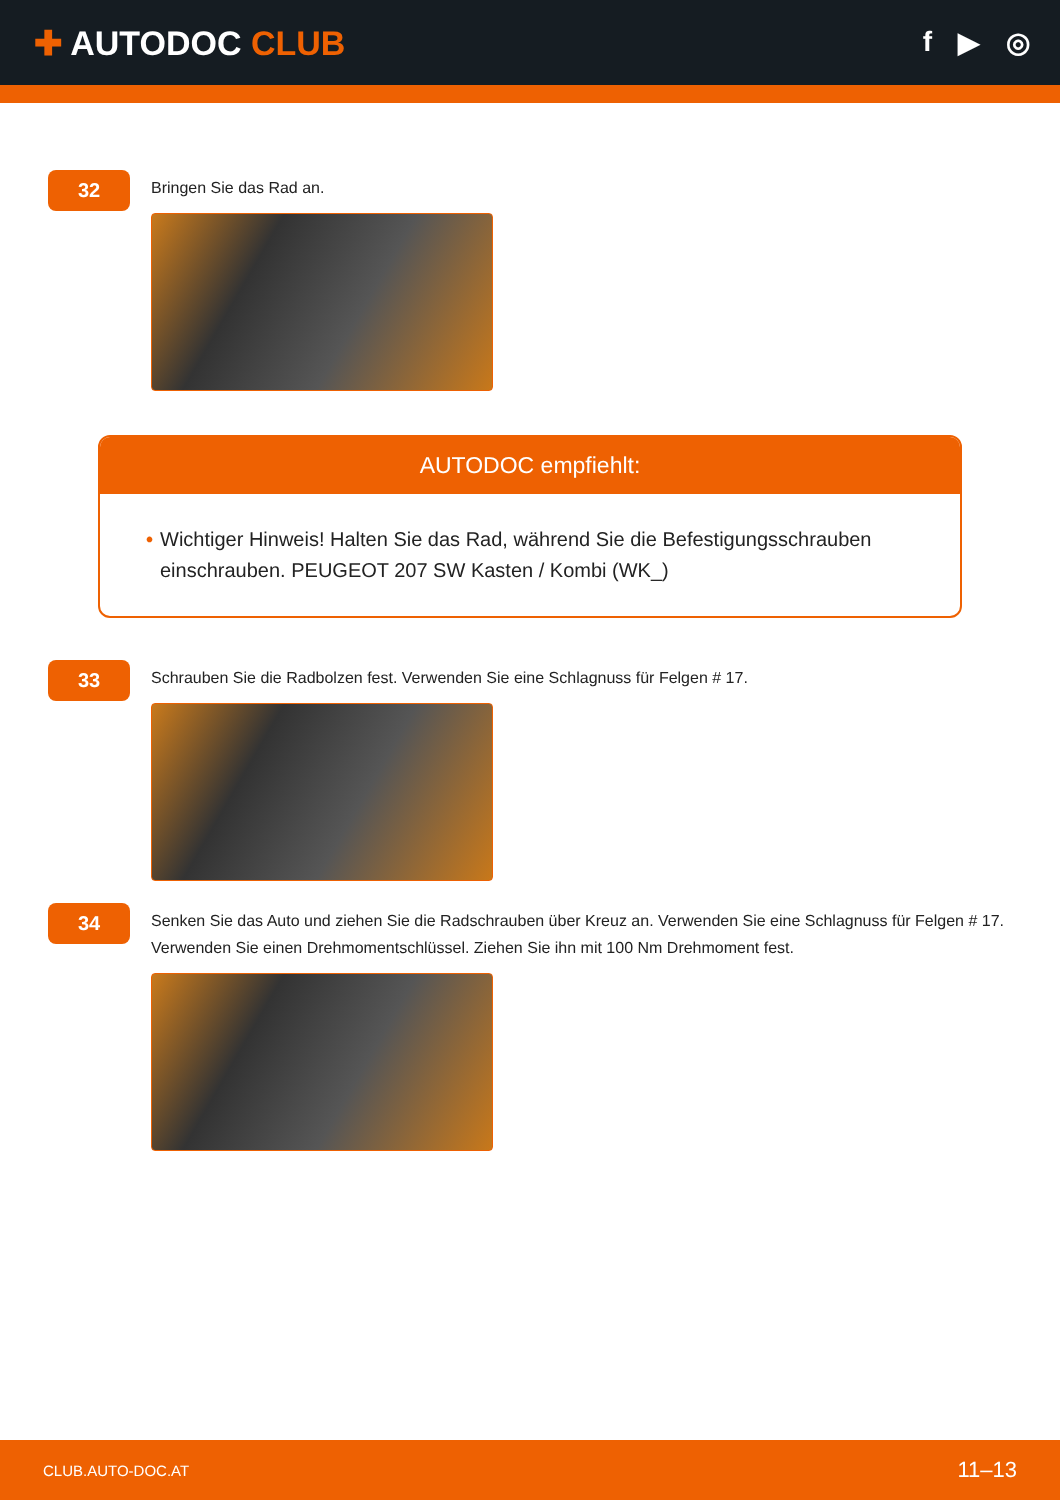✚ AUTODOC CLUB
f ▶ ◎
32
Bringen Sie das Rad an.
AUTODOC empfiehlt:
• Wichtiger Hinweis! Halten Sie das Rad, während Sie die Befestigungsschrauben einschrauben. PEUGEOT 207 SW Kasten / Kombi (WK_)
33
Schrauben Sie die Radbolzen fest. Verwenden Sie eine Schlagnuss für Felgen # 17.
34
Senken Sie das Auto und ziehen Sie die Radschrauben über Kreuz an. Verwenden Sie eine Schlagnuss für Felgen # 17. Verwenden Sie einen Drehmomentschlüssel. Ziehen Sie ihn mit 100 Nm Drehmoment fest.
CLUB.AUTO-DOC.AT 11–13